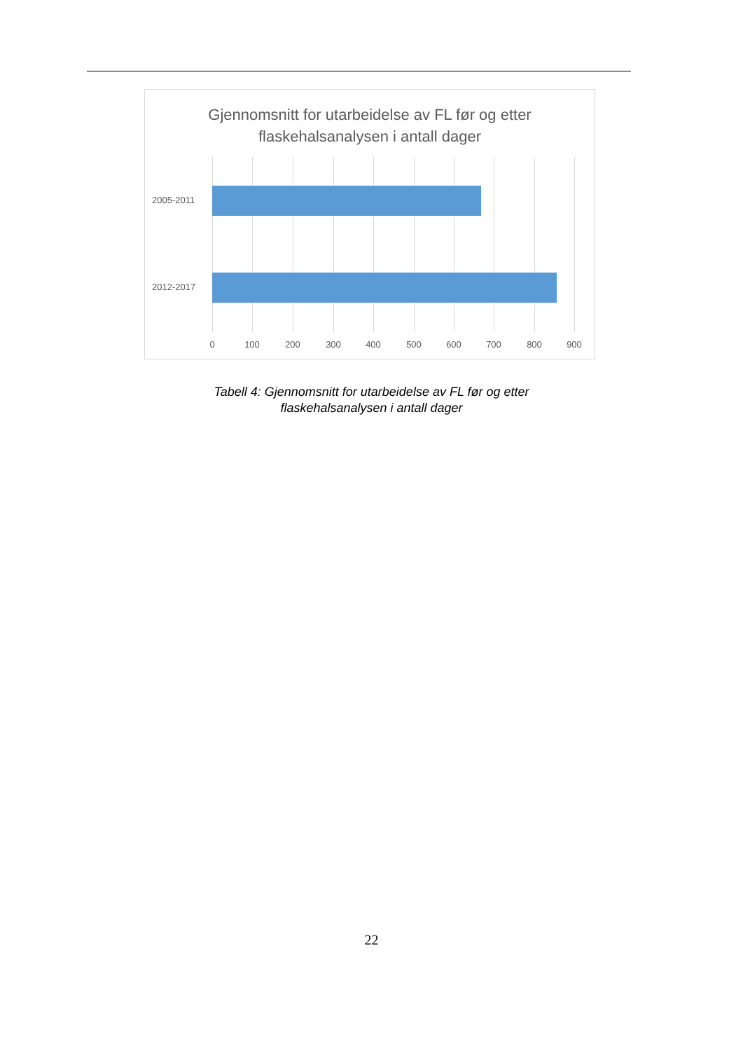Gjennomsnitt for utarbeidelse av FL før og etter
flaskehalsanalysen i antall dager
2005-2011
2012-2017
0 100 200 300 400 500 600 700 800 900
Tabell 4: Gjennomsnitt for utarbeidelse av FL før og etter
flaskehalsanalysen i antall dager
22